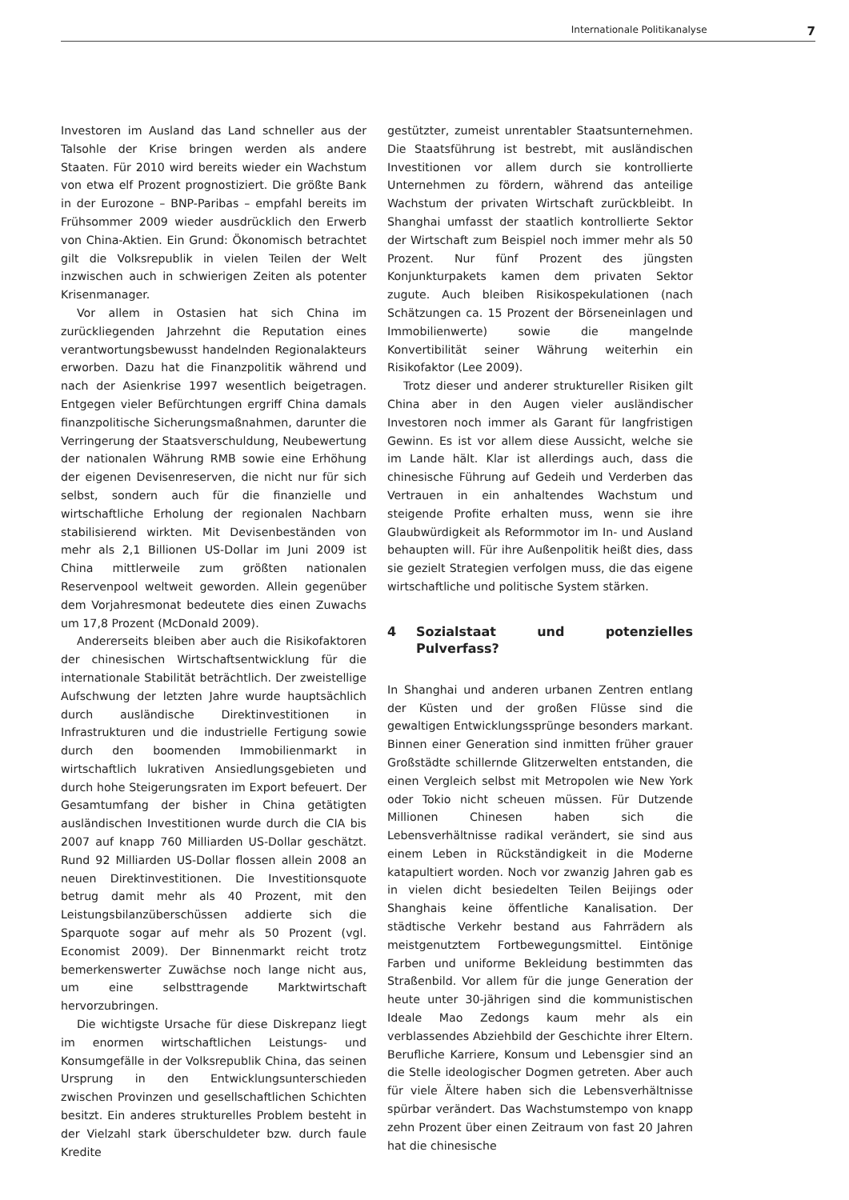Internationale Politikanalyse 7
Investoren im Ausland das Land schneller aus der Talsohle der Krise bringen werden als andere Staaten. Für 2010 wird bereits wieder ein Wachstum von etwa elf Prozent prognostiziert. Die größte Bank in der Eurozone – BNP-Paribas – empfahl bereits im Frühsommer 2009 wieder ausdrücklich den Erwerb von China-Aktien. Ein Grund: Ökonomisch betrachtet gilt die Volksrepublik in vielen Teilen der Welt inzwischen auch in schwierigen Zeiten als potenter Krisenmanager.
Vor allem in Ostasien hat sich China im zurückliegenden Jahrzehnt die Reputation eines verantwortungsbewusst handelnden Regionalakteurs erworben. Dazu hat die Finanzpolitik während und nach der Asienkrise 1997 wesentlich beigetragen. Entgegen vieler Befürchtungen ergriff China damals finanzpolitische Sicherungsmaßnahmen, darunter die Verringerung der Staatsverschuldung, Neubewertung der nationalen Währung RMB sowie eine Erhöhung der eigenen Devisenreserven, die nicht nur für sich selbst, sondern auch für die finanzielle und wirtschaftliche Erholung der regionalen Nachbarn stabilisierend wirkten. Mit Devisenbeständen von mehr als 2,1 Billionen US-Dollar im Juni 2009 ist China mittlerweile zum größten nationalen Reservenpool weltweit geworden. Allein gegenüber dem Vorjahresmonat bedeutete dies einen Zuwachs um 17,8 Prozent (McDonald 2009).
Andererseits bleiben aber auch die Risikofaktoren der chinesischen Wirtschaftsentwicklung für die internationale Stabilität beträchtlich. Der zweistellige Aufschwung der letzten Jahre wurde hauptsächlich durch ausländische Direktinvestitionen in Infrastrukturen und die industrielle Fertigung sowie durch den boomenden Immobilienmarkt in wirtschaftlich lukrativen Ansiedlungsgebieten und durch hohe Steigerungsraten im Export befeuert. Der Gesamtumfang der bisher in China getätigten ausländischen Investitionen wurde durch die CIA bis 2007 auf knapp 760 Milliarden US-Dollar geschätzt. Rund 92 Milliarden US-Dollar flossen allein 2008 an neuen Direktinvestitionen. Die Investitionsquote betrug damit mehr als 40 Prozent, mit den Leistungsbilanzüberschüssen addierte sich die Sparquote sogar auf mehr als 50 Prozent (vgl. Economist 2009). Der Binnenmarkt reicht trotz bemerkenswerter Zuwächse noch lange nicht aus, um eine selbsttragende Marktwirtschaft hervorzubringen.
Die wichtigste Ursache für diese Diskrepanz liegt im enormen wirtschaftlichen Leistungs- und Konsumgefälle in der Volksrepublik China, das seinen Ursprung in den Entwicklungsunterschieden zwischen Provinzen und gesellschaftlichen Schichten besitzt. Ein anderes strukturelles Problem besteht in der Vielzahl stark überschuldeter bzw. durch faule Kredite
gestützter, zumeist unrentabler Staatsunternehmen. Die Staatsführung ist bestrebt, mit ausländischen Investitionen vor allem durch sie kontrollierte Unternehmen zu fördern, während das anteilige Wachstum der privaten Wirtschaft zurückbleibt. In Shanghai umfasst der staatlich kontrollierte Sektor der Wirtschaft zum Beispiel noch immer mehr als 50 Prozent. Nur fünf Prozent des jüngsten Konjunkturpakets kamen dem privaten Sektor zugute. Auch bleiben Risikospekulationen (nach Schätzungen ca. 15 Prozent der Börseneinlagen und Immobilienwerte) sowie die mangelnde Konvertibilität seiner Währung weiterhin ein Risikofaktor (Lee 2009).
Trotz dieser und anderer struktureller Risiken gilt China aber in den Augen vieler ausländischer Investoren noch immer als Garant für langfristigen Gewinn. Es ist vor allem diese Aussicht, welche sie im Lande hält. Klar ist allerdings auch, dass die chinesische Führung auf Gedeih und Verderben das Vertrauen in ein anhaltendes Wachstum und steigende Profite erhalten muss, wenn sie ihre Glaubwürdigkeit als Reformmotor im In- und Ausland behaupten will. Für ihre Außenpolitik heißt dies, dass sie gezielt Strategien verfolgen muss, die das eigene wirtschaftliche und politische System stärken.
4 Sozialstaat und potenzielles Pulverfass?
In Shanghai und anderen urbanen Zentren entlang der Küsten und der großen Flüsse sind die gewaltigen Entwicklungssprünge besonders markant. Binnen einer Generation sind inmitten früher grauer Großstädte schillernde Glitzerwelten entstanden, die einen Vergleich selbst mit Metropolen wie New York oder Tokio nicht scheuen müssen. Für Dutzende Millionen Chinesen haben sich die Lebensverhältnisse radikal verändert, sie sind aus einem Leben in Rückständigkeit in die Moderne katapultiert worden. Noch vor zwanzig Jahren gab es in vielen dicht besiedelten Teilen Beijings oder Shanghais keine öffentliche Kanalisation. Der städtische Verkehr bestand aus Fahrrädern als meistgenutztem Fortbewegungsmittel. Eintönige Farben und uniforme Bekleidung bestimmten das Straßenbild. Vor allem für die junge Generation der heute unter 30-jährigen sind die kommunistischen Ideale Mao Zedongs kaum mehr als ein verblassendes Abziehbild der Geschichte ihrer Eltern. Berufliche Karriere, Konsum und Lebensgier sind an die Stelle ideologischer Dogmen getreten. Aber auch für viele Ältere haben sich die Lebensverhältnisse spürbar verändert. Das Wachstumstempo von knapp zehn Prozent über einen Zeitraum von fast 20 Jahren hat die chinesische